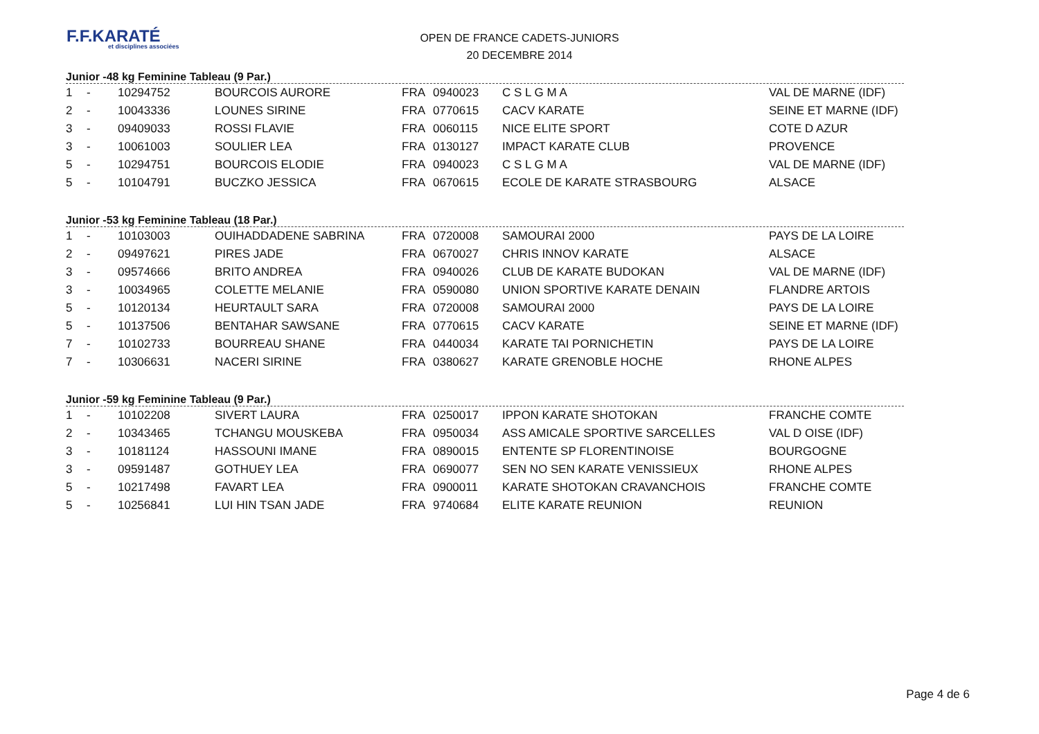F.F.KARATÉ
et disciplines associées
OPEN DE FRANCE CADETS-JUNIORS
20 DECEMBRE 2014
Junior -48 kg Feminine Tableau (9 Par.)
| 1 | - | 10294752 | BOURCOIS AURORE | FRA | 0940023 | C S L G M A | VAL DE MARNE (IDF) |
| 2 | - | 10043336 | LOUNES SIRINE | FRA | 0770615 | CACV KARATE | SEINE ET MARNE (IDF) |
| 3 | - | 09409033 | ROSSI FLAVIE | FRA | 0060115 | NICE ELITE SPORT | COTE D AZUR |
| 3 | - | 10061003 | SOULIER LEA | FRA | 0130127 | IMPACT KARATE CLUB | PROVENCE |
| 5 | - | 10294751 | BOURCOIS ELODIE | FRA | 0940023 | C S L G M A | VAL DE MARNE (IDF) |
| 5 | - | 10104791 | BUCZKO JESSICA | FRA | 0670615 | ECOLE DE KARATE STRASBOURG | ALSACE |
Junior -53 kg Feminine Tableau (18 Par.)
| 1 | - | 10103003 | OUIHADDADENE SABRINA | FRA | 0720008 | SAMOURAI 2000 | PAYS DE LA LOIRE |
| 2 | - | 09497621 | PIRES JADE | FRA | 0670027 | CHRIS INNOV KARATE | ALSACE |
| 3 | - | 09574666 | BRITO ANDREA | FRA | 0940026 | CLUB DE KARATE BUDOKAN | VAL DE MARNE (IDF) |
| 3 | - | 10034965 | COLETTE MELANIE | FRA | 0590080 | UNION SPORTIVE KARATE DENAIN | FLANDRE ARTOIS |
| 5 | - | 10120134 | HEURTAULT SARA | FRA | 0720008 | SAMOURAI 2000 | PAYS DE LA LOIRE |
| 5 | - | 10137506 | BENTAHAR SAWSANE | FRA | 0770615 | CACV KARATE | SEINE ET MARNE (IDF) |
| 7 | - | 10102733 | BOURREAU SHANE | FRA | 0440034 | KARATE TAI PORNICHETIN | PAYS DE LA LOIRE |
| 7 | - | 10306631 | NACERI SIRINE | FRA | 0380627 | KARATE GRENOBLE HOCHE | RHONE ALPES |
Junior -59 kg Feminine Tableau (9 Par.)
| 1 | - | 10102208 | SIVERT LAURA | FRA | 0250017 | IPPON KARATE SHOTOKAN | FRANCHE COMTE |
| 2 | - | 10343465 | TCHANGU MOUSKEBA | FRA | 0950034 | ASS AMICALE SPORTIVE SARCELLES | VAL D OISE (IDF) |
| 3 | - | 10181124 | HASSOUNI IMANE | FRA | 0890015 | ENTENTE SP FLORENTINOISE | BOURGOGNE |
| 3 | - | 09591487 | GOTHUEY LEA | FRA | 0690077 | SEN NO SEN KARATE VENISSIEUX | RHONE ALPES |
| 5 | - | 10217498 | FAVART LEA | FRA | 0900011 | KARATE SHOTOKAN CRAVANCHOIS | FRANCHE COMTE |
| 5 | - | 10256841 | LUI HIN TSAN JADE | FRA | 9740684 | ELITE KARATE REUNION | REUNION |
Page 4 de 6